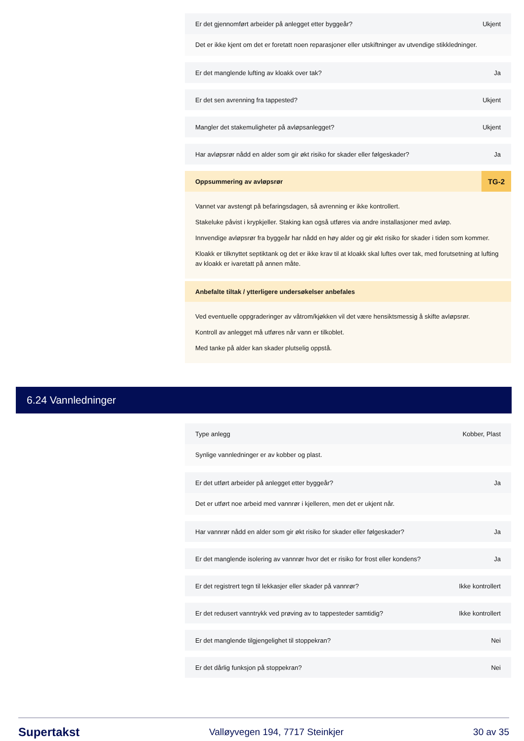Er det gjennomført arbeider på anlegget etter byggeår? Ukjent
Det er ikke kjent om det er foretatt noen reparasjoner eller utskiftninger av utvendige stikkledninger.
Er det manglende lufting av kloakk over tak? Ja
Er det sen avrenning fra tappested? Ukjent
Mangler det stakemuligheter på avløpsanlegget? Ukjent
Har avløpsrør nådd en alder som gir økt risiko for skader eller følgeskader? Ja
Oppsummering av avløpsrør TG-2
Vannet var avstengt på befaringsdagen, så avrenning er ikke kontrollert.
Stakeluke påvist i krypkjeller. Staking kan også utføres via andre installasjoner med avløp.
Innvendige avløpsrør fra byggeår har nådd en høy alder og gir økt risiko for skader i tiden som kommer.
Kloakk er tilknyttet septiktank og det er ikke krav til at kloakk skal luftes over tak, med forutsetning at lufting av kloakk er ivaretatt på annen måte.
Anbefalte tiltak / ytterligere undersøkelser anbefales
Ved eventuelle oppgraderinger av våtrom/kjøkken vil det være hensiktsmessig å skifte avløpsrør.
Kontroll av anlegget må utføres når vann er tilkoblet.
Med tanke på alder kan skader plutselig oppstå.
6.24 Vannledninger
Type anlegg Kobber, Plast
Synlige vannledninger er av kobber og plast.
Er det utført arbeider på anlegget etter byggeår? Ja
Det er utført noe arbeid med vannrør i kjelleren, men det er ukjent når.
Har vannrør nådd en alder som gir økt risiko for skader eller følgeskader? Ja
Er det manglende isolering av vannrør hvor det er risiko for frost eller kondens? Ja
Er det registrert tegn til lekkasjer eller skader på vannrør? Ikke kontrollert
Er det redusert vanntrykk ved prøving av to tappesteder samtidig? Ikke kontrollert
Er det manglende tilgjengelighet til stoppekran? Nei
Er det dårlig funksjon på stoppekran? Nei
Supertakst Valløyvegen 194, 7717 Steinkjer 30 av 35